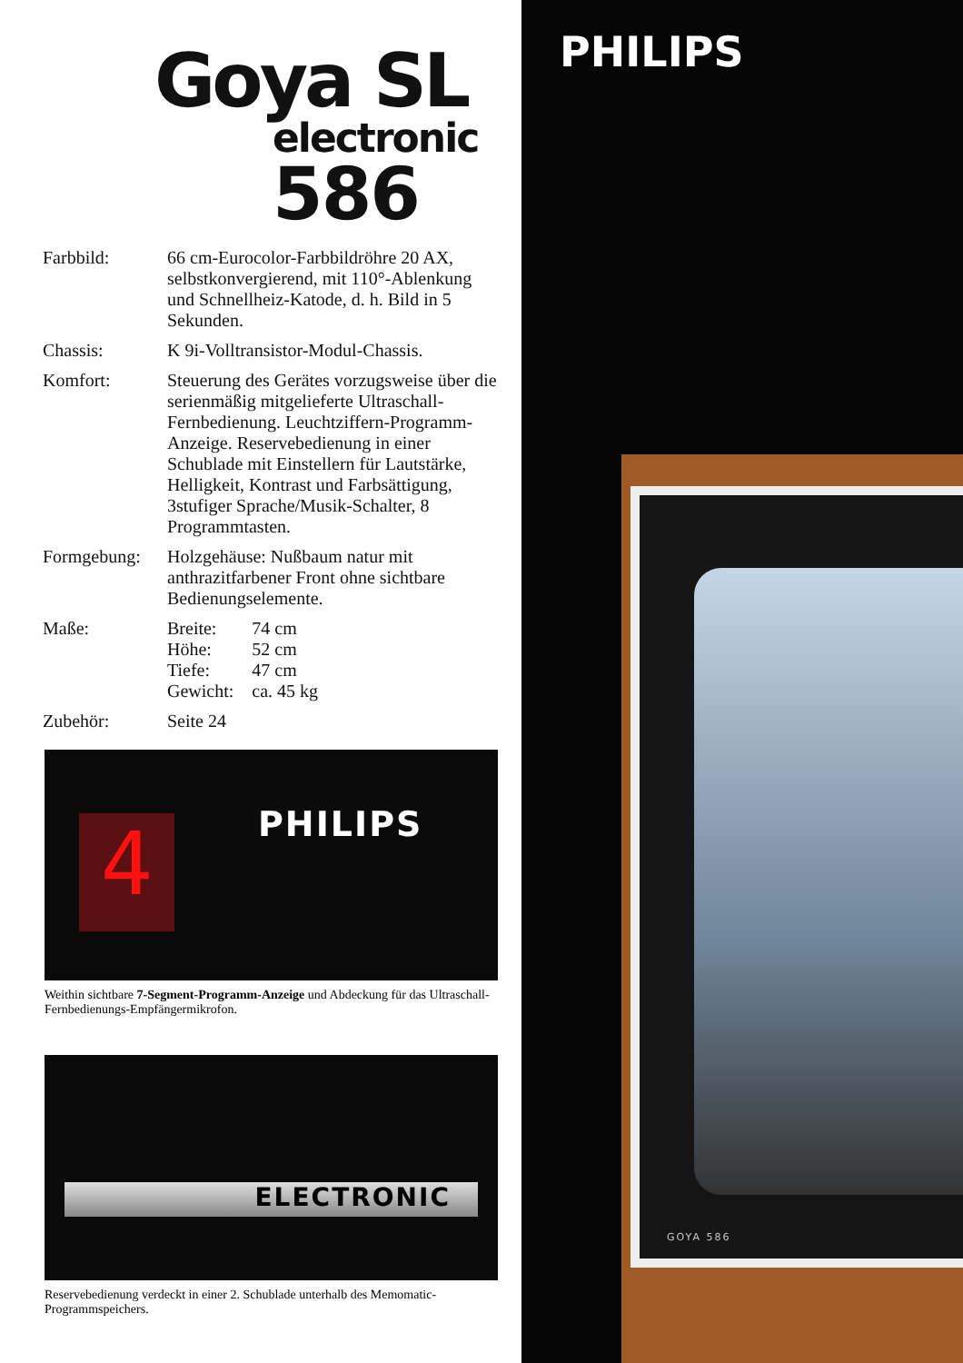Goya SL
electronic
586
Farbbild: 66 cm-Eurocolor-Farbbildröhre 20 AX, selbstkonvergierend, mit 110°-Ablenkung und Schnellheiz-Katode, d. h. Bild in 5 Sekunden.
Chassis: K 9i-Volltransistor-Modul-Chassis.
Komfort: Steuerung des Gerätes vorzugsweise über die serienmäßig mitgelieferte Ultraschall-Fernbedienung. Leuchtziffern-Programm-Anzeige. Reservebedienung in einer Schublade mit Einstellern für Lautstärke, Helligkeit, Kontrast und Farbsättigung, 3stufiger Sprache/Musik-Schalter, 8 Programmtasten.
Formgebung: Holzgehäuse: Nußbaum natur mit anthrazitfarbener Front ohne sichtbare Bedienungselemente.
Maße:
| Breite: | 74 cm |
| Höhe: | 52 cm |
| Tiefe: | 47 cm |
| Gewicht: | ca. 45 kg |
Zubehör: Seite 24
4 PHILIPS
Weithin sichtbare 7-Segment-Programm-Anzeige und Abdeckung für das Ultraschall-Fernbedienungs-Empfängermikrofon.
ELECTRONIC
Reservebedienung verdeckt in einer 2. Schublade unterhalb des Memomatic-Programmspeichers.
PHILIPS
GOYA 586